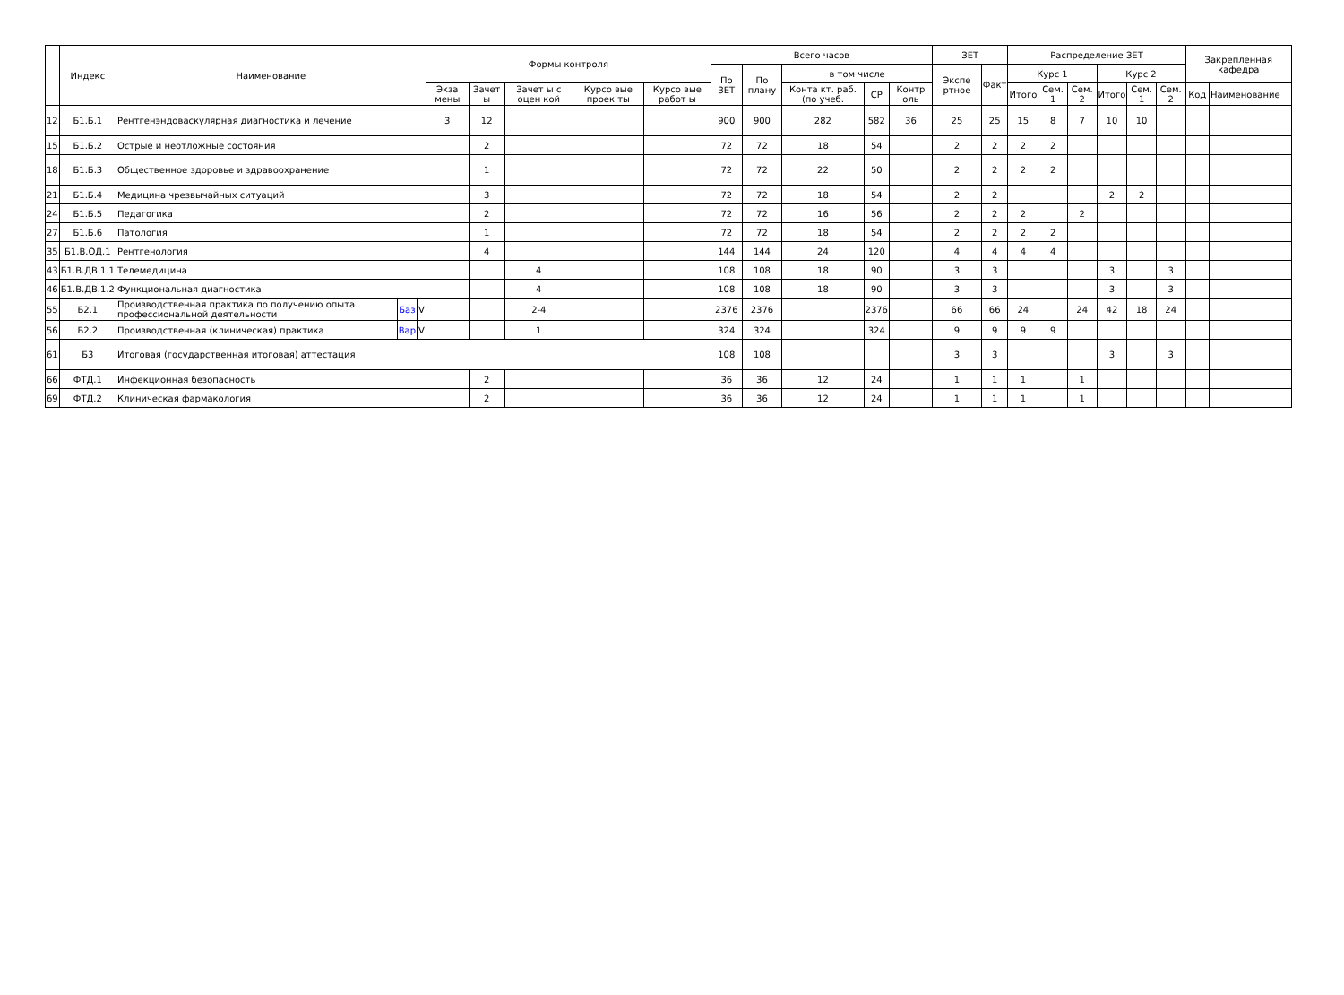| | Индекс | Наименование | | | Формы контроля | | | | | Всего часов | | | | | ЗЕТ | | Распределение ЗЕТ | | | | | | Закрепленная кафедра | |
| --- | --- | --- | --- | --- | --- | --- | --- | --- | --- | --- | --- | --- | --- | --- | --- | --- | --- | --- | --- | --- | --- | --- | --- | --- |
| | | | | | | | | | | По ЗЕТ | По плану | в том числе | | | Экспе ртное | Факт | Курс 1 | | | Курс 2 | | | | |
| | | | | | Экза мены | Зачет ы | Зачет ы с оцен кой | Курсо вые проек ты | Курсо вые работ ы | | | Конта кт. раб. (по учеб. | СР | Контр оль | | | Итого | Сем. 1 | Сем. 2 | Итого | Сем. 1 | Сем. 2 | Код | Наименование |
| 12 | Б1.Б.1 | Рентгенэндоваскулярная диагностика и лечение | | | 3 | 12 | | | | 900 | 900 | 282 | 582 | 36 | 25 | 25 | 15 | 8 | 7 | 10 | 10 | | | |
| 15 | Б1.Б.2 | Острые и неотложные состояния | | | | 2 | | | | 72 | 72 | 18 | 54 | | 2 | 2 | 2 | 2 | | | | | | |
| 18 | Б1.Б.3 | Общественное здоровье и здравоохранение | | | | 1 | | | | 72 | 72 | 22 | 50 | | 2 | 2 | 2 | 2 | | | | | | |
| 21 | Б1.Б.4 | Медицина чрезвычайных ситуаций | | | | 3 | | | | 72 | 72 | 18 | 54 | | 2 | 2 | | | | 2 | 2 | | | |
| 24 | Б1.Б.5 | Педагогика | | | | 2 | | | | 72 | 72 | 16 | 56 | | 2 | 2 | 2 | | 2 | | | | | |
| 27 | Б1.Б.6 | Патология | | | | 1 | | | | 72 | 72 | 18 | 54 | | 2 | 2 | 2 | 2 | | | | | | |
| 35 | Б1.В.ОД.1 | Рентгенология | | | | 4 | | | | 144 | 144 | 24 | 120 | | 4 | 4 | 4 | 4 | | | | | | |
| 43 | Б1.В.ДВ.1.1 | Телемедицина | | | | | 4 | | | 108 | 108 | 18 | 90 | | 3 | 3 | | | | 3 | | 3 | | |
| 46 | Б1.В.ДВ.1.2 | Функциональная диагностика | | | | | 4 | | | 108 | 108 | 18 | 90 | | 3 | 3 | | | | 3 | | 3 | | |
| 55 | Б2.1 | Производственная практика по получению опыта профессиональной деятельности | Баз | V | | | 2-4 | | | 2376 | 2376 | | 2376 | | 66 | 66 | 24 | | 24 | 42 | 18 | 24 | | |
| 56 | Б2.2 | Производственная (клиническая) практика | Вар | V | | | 1 | | | 324 | 324 | | 324 | | 9 | 9 | 9 | 9 | | | | | | |
| 61 | Б3 | Итоговая (государственная итоговая) аттестация | | | | | | | | 108 | 108 | | | | 3 | 3 | | | | 3 | | 3 | | |
| 66 | ФТД.1 | Инфекционная безопасность | | | | 2 | | | | 36 | 36 | 12 | 24 | | 1 | 1 | 1 | | 1 | | | | | |
| 69 | ФТД.2 | Клиническая фармакология | | | | 2 | | | | 36 | 36 | 12 | 24 | | 1 | 1 | 1 | | 1 | | | | | |